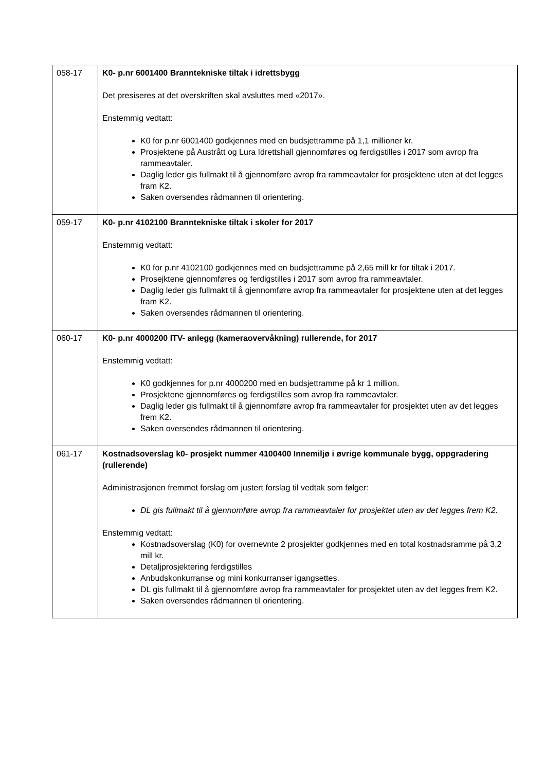| 058-17 | K0- p.nr 6001400 Branntekniske tiltak i idrettsbygg Det presiseres at det overskriften skal avsluttes med «2017». Enstemmig vedtatt: K0 for p.nr 6001400 godkjennes med en budsjettramme på 1,1 millioner kr. Prosjektene på Austrått og Lura Idrettshall gjennomføres og ferdigstilles i 2017 som avrop fra rammeavtaler. Daglig leder gis fullmakt til å gjennomføre avrop fra rammeavtaler for prosjektene uten at det legges fram K2. Saken oversendes rådmannen til orientering. |
| 059-17 | K0- p.nr 4102100 Branntekniske tiltak i skoler for 2017 Enstemmig vedtatt: K0 for p.nr 4102100 godkjennes med en budsjettramme på 2,65 mill kr for tiltak i 2017. Prosejktene gjennomføres og ferdigstilles i 2017 som avrop fra rammeavtaler. Daglig leder gis fullmakt til å gjennomføre avrop fra rammeavtaler for prosjektene uten at det legges fram K2. Saken oversendes rådmannen til orientering. |
| 060-17 | K0- p.nr 4000200 ITV- anlegg (kameraovervåkning) rullerende, for 2017 Enstemmig vedtatt: K0 godkjennes for p.nr 4000200 med en budsjettramme på kr 1 million. Prosjektene gjennomføres og ferdigstilles som avrop fra rammeavtaler. Daglig leder gis fullmakt til å gjennomføre avrop fra rammeavtaler for prosjektet uten av det legges frem K2. Saken oversendes rådmannen til orientering. |
| 061-17 | Kostnadsoverslag k0- prosjekt nummer 4100400 Innemiljø i øvrige kommunale bygg, oppgradering (rullerende) Administrasjonen fremmet forslag om justert forslag til vedtak som følger: DL gis fullmakt til å gjennomføre avrop fra rammeavtaler for prosjektet uten av det legges frem K2. Enstemmig vedtatt: Kostnadsoverslag (K0) for overnevnte 2 prosjekter godkjennes med en total kostnadsramme på 3,2 mill kr. Detaljprosjektering ferdigstilles Anbudskonkurranse og mini konkurranser igangsettes. DL gis fullmakt til å gjennomføre avrop fra rammeavtaler for prosjektet uten av det legges frem K2. Saken oversendes rådmannen til orientering. |